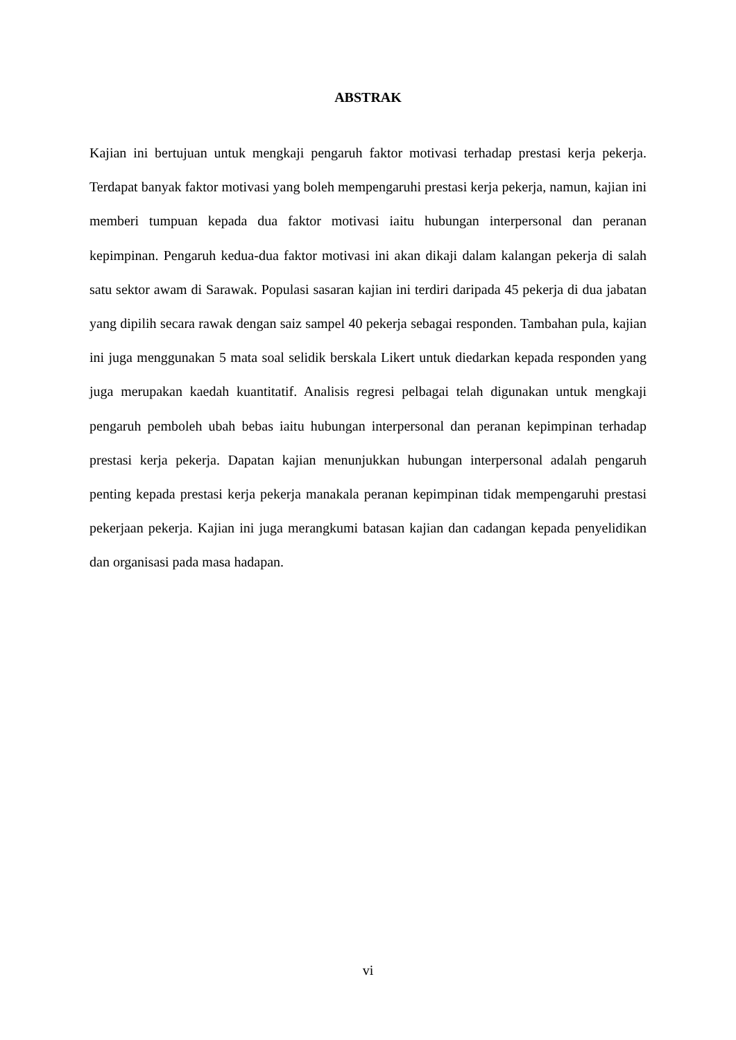ABSTRAK
Kajian ini bertujuan untuk mengkaji pengaruh faktor motivasi terhadap prestasi kerja pekerja. Terdapat banyak faktor motivasi yang boleh mempengaruhi prestasi kerja pekerja, namun, kajian ini memberi tumpuan kepada dua faktor motivasi iaitu hubungan interpersonal dan peranan kepimpinan. Pengaruh kedua-dua faktor motivasi ini akan dikaji dalam kalangan pekerja di salah satu sektor awam di Sarawak. Populasi sasaran kajian ini terdiri daripada 45 pekerja di dua jabatan yang dipilih secara rawak dengan saiz sampel 40 pekerja sebagai responden. Tambahan pula, kajian ini juga menggunakan 5 mata soal selidik berskala Likert untuk diedarkan kepada responden yang juga merupakan kaedah kuantitatif. Analisis regresi pelbagai telah digunakan untuk mengkaji pengaruh pemboleh ubah bebas iaitu hubungan interpersonal dan peranan kepimpinan terhadap prestasi kerja pekerja. Dapatan kajian menunjukkan hubungan interpersonal adalah pengaruh penting kepada prestasi kerja pekerja manakala peranan kepimpinan tidak mempengaruhi prestasi pekerjaan pekerja. Kajian ini juga merangkumi batasan kajian dan cadangan kepada penyelidikan dan organisasi pada masa hadapan.
vi